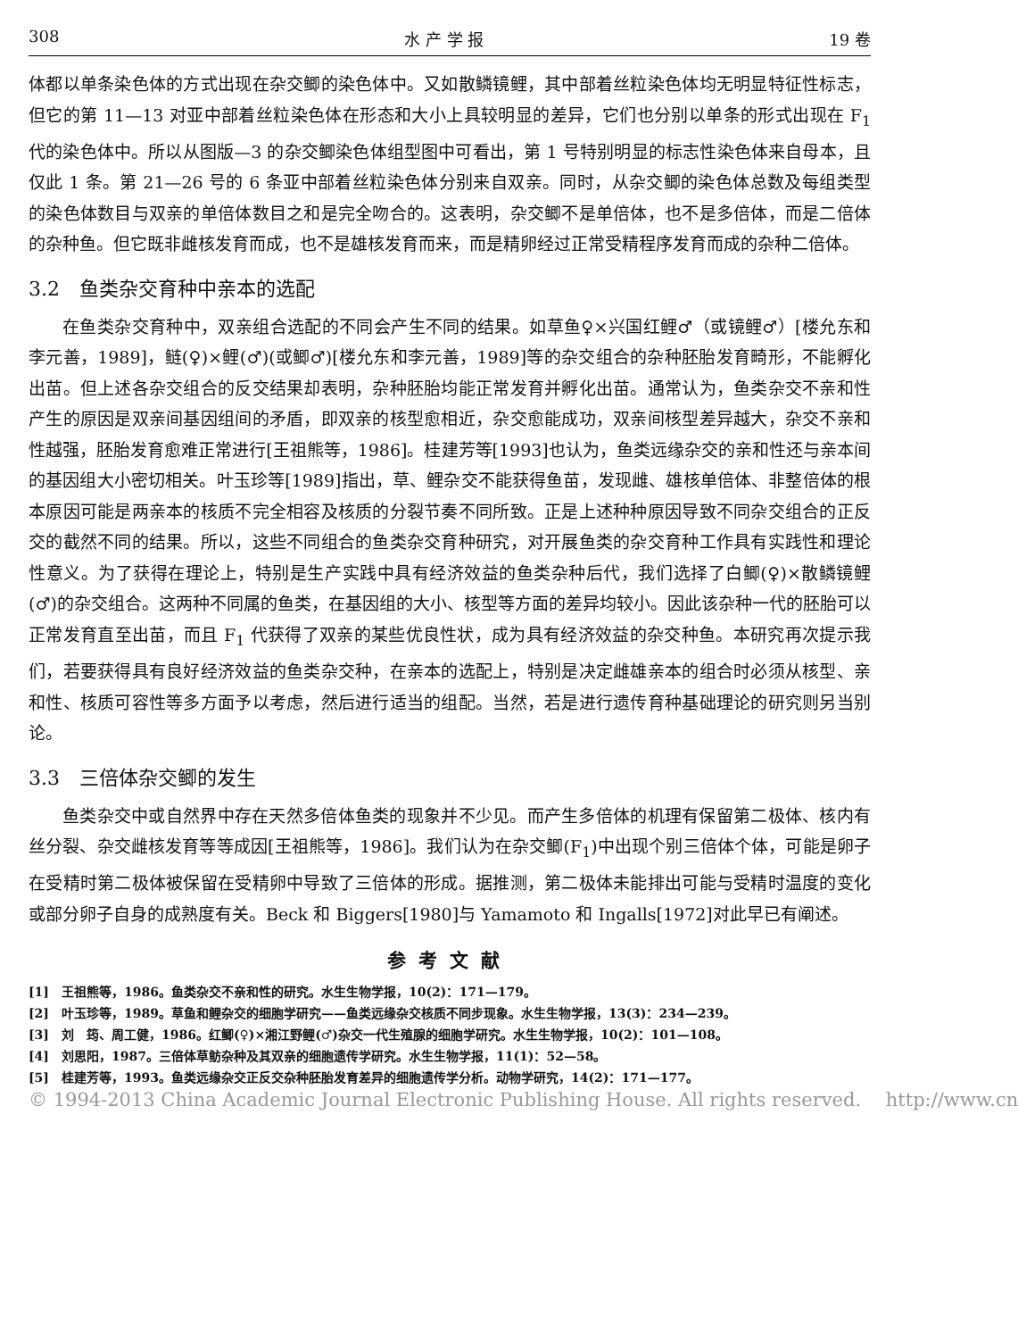308 水 产 学 报 19 卷
体都以单条染色体的方式出现在杂交鲫的染色体中。又如散鳞镜鲤，其中部着丝粒染色体均无明显特征性标志，但它的第 11—13 对亚中部着丝粒染色体在形态和大小上具较明显的差异，它们也分别以单条的形式出现在 F<sub>1</sub> 代的染色体中。所以从图版—3 的杂交鲫染色体组型图中可看出，第 1 号特别明显的标志性染色体来自母本，且仅此 1 条。第 21—26 号的 6 条亚中部着丝粒染色体分别来自双亲。同时，从杂交鲫的染色体总数及每组类型的染色体数目与双亲的单倍体数目之和是完全吻合的。这表明，杂交鲫不是单倍体，也不是多倍体，而是二倍体的杂种鱼。但它既非雌核发育而成，也不是雄核发育而来，而是精卵经过正常受精程序发育而成的杂种二倍体。
3.2　鱼类杂交育种中亲本的选配
在鱼类杂交育种中，双亲组合选配的不同会产生不同的结果。如草鱼♀×兴国红鲤♂（或镜鲤♂）[楼允东和李元善，1989]，鲢(♀)×鲤(♂)(或鲫♂)[楼允东和李元善，1989]等的杂交组合的杂种胚胎发育畸形，不能孵化出苗。但上述各杂交组合的反交结果却表明，杂种胚胎均能正常发育并孵化出苗。通常认为，鱼类杂交不亲和性产生的原因是双亲间基因组间的矛盾，即双亲的核型愈相近，杂交愈能成功，双亲间核型差异越大，杂交不亲和性越强，胚胎发育愈难正常进行[王祖熊等，1986]。桂建芳等[1993]也认为，鱼类远缘杂交的亲和性还与亲本间的基因组大小密切相关。叶玉珍等[1989]指出，草、鲤杂交不能获得鱼苗，发现雌、雄核单倍体、非整倍体的根本原因可能是两亲本的核质不完全相容及核质的分裂节奏不同所致。正是上述种种原因导致不同杂交组合的正反交的截然不同的结果。所以，这些不同组合的鱼类杂交育种研究，对开展鱼类的杂交育种工作具有实践性和理论性意义。为了获得在理论上，特别是生产实践中具有经济效益的鱼类杂种后代，我们选择了白鲫(♀)×散鳞镜鲤(♂)的杂交组合。这两种不同属的鱼类，在基因组的大小、核型等方面的差异均较小。因此该杂种一代的胚胎可以正常发育直至出苗，而且 F<sub>1</sub> 代获得了双亲的某些优良性状，成为具有经济效益的杂交种鱼。本研究再次提示我们，若要获得具有良好经济效益的鱼类杂交种，在亲本的选配上，特别是决定雌雄亲本的组合时必须从核型、亲和性、核质可容性等多方面予以考虑，然后进行适当的组配。当然，若是进行遗传育种基础理论的研究则另当别论。
3.3　三倍体杂交鲫的发生
鱼类杂交中或自然界中存在天然多倍体鱼类的现象并不少见。而产生多倍体的机理有保留第二极体、核内有丝分裂、杂交雌核发育等等成因[王祖熊等，1986]。我们认为在杂交鲫(F<sub>1</sub>)中出现个别三倍体个体，可能是卵子在受精时第二极体被保留在受精卵中导致了三倍体的形成。据推测，第二极体未能排出可能与受精时温度的变化或部分卵子自身的成熟度有关。Beck 和 Biggers[1980]与 Yamamoto 和 Ingalls[1972]对此早已有阐述。
参考文献
[1]　王祖熊等，1986。鱼类杂交不亲和性的研究。水生生物学报，10(2)：171—179。
[2]　叶玉珍等，1989。草鱼和鲤杂交的细胞学研究——鱼类远缘杂交核质不同步现象。水生生物学报，13(3)：234—239。
[3]　刘　筠、周工健，1986。红鲫(♀)×湘江野鲤(♂)杂交一代生殖腺的细胞学研究。水生生物学报，10(2)：101—108。
[4]　刘思阳，1987。三倍体草鲂杂种及其双亲的细胞遗传学研究。水生生物学报，11(1)：52—58。
[5]　桂建芳等，1993。鱼类远缘杂交正反交杂种胚胎发育差异的细胞遗传学分析。动物学研究，14(2)：171—177。
© 1994-2013 China Academic Journal Electronic Publishing House. All rights reserved.　 http://www.cn